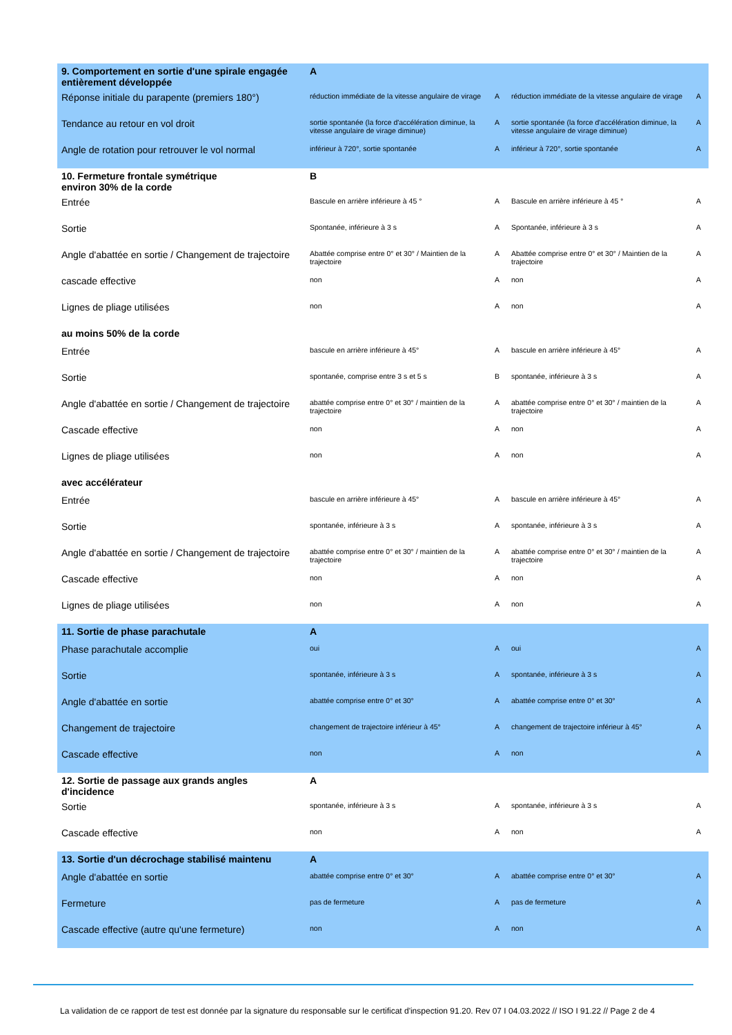| 9. Comportement en sortie d'une spirale engagée entièrement développée | A | | | |
| Réponse initiale du parapente (premiers 180°) | réduction immédiate de la vitesse angulaire de virage | A | réduction immédiate de la vitesse angulaire de virage | A |
| Tendance au retour en vol droit | sortie spontanée (la force d'accélération diminue, la vitesse angulaire de virage diminue) | A | sortie spontanée (la force d'accélération diminue, la vitesse angulaire de virage diminue) | A |
| Angle de rotation pour retrouver le vol normal | inférieur à 720°, sortie spontanée | A | inférieur à 720°, sortie spontanée | A |
| 10. Fermeture frontale symétrique environ 30% de la corde | B | | | |
| Entrée | Bascule en arrière inférieure à 45 ° | A | Bascule en arrière inférieure à 45 ° | A |
| Sortie | Spontanée, inférieure à 3 s | A | Spontanée, inférieure à 3 s | A |
| Angle d'abattée en sortie / Changement de trajectoire | Abattée comprise entre 0° et 30° / Maintien de la trajectoire | A | Abattée comprise entre 0° et 30° / Maintien de la trajectoire | A |
| cascade effective | non | A | non | A |
| Lignes de pliage utilisées | non | A | non | A |
| au moins 50% de la corde | | | | |
| Entrée | bascule en arrière inférieure à 45° | A | bascule en arrière inférieure à 45° | A |
| Sortie | spontanée, comprise entre 3 s et 5 s | B | spontanée, inférieure à 3 s | A |
| Angle d'abattée en sortie / Changement de trajectoire | abattée comprise entre 0° et 30° / maintien de la trajectoire | A | abattée comprise entre 0° et 30° / maintien de la trajectoire | A |
| Cascade effective | non | A | non | A |
| Lignes de pliage utilisées | non | A | non | A |
| avec accélérateur | | | | |
| Entrée | bascule en arrière inférieure à 45° | A | bascule en arrière inférieure à 45° | A |
| Sortie | spontanée, inférieure à 3 s | A | spontanée, inférieure à 3 s | A |
| Angle d'abattée en sortie / Changement de trajectoire | abattée comprise entre 0° et 30° / maintien de la trajectoire | A | abattée comprise entre 0° et 30° / maintien de la trajectoire | A |
| Cascade effective | non | A | non | A |
| Lignes de pliage utilisées | non | A | non | A |
| 11. Sortie de phase parachutale | A | | | |
| Phase parachutale accomplie | oui | A | oui | A |
| Sortie | spontanée, inférieure à 3 s | A | spontanée, inférieure à 3 s | A |
| Angle d'abattée en sortie | abattée comprise entre 0° et 30° | A | abattée comprise entre 0° et 30° | A |
| Changement de trajectoire | changement de trajectoire inférieur à 45° | A | changement de trajectoire inférieur à 45° | A |
| Cascade effective | non | A | non | A |
| 12. Sortie de passage aux grands angles d'incidence | A | | | |
| Sortie | spontanée, inférieure à 3 s | A | spontanée, inférieure à 3 s | A |
| Cascade effective | non | A | non | A |
| 13. Sortie d'un décrochage stabilisé maintenu | A | | | |
| Angle d'abattée en sortie | abattée comprise entre 0° et 30° | A | abattée comprise entre 0° et 30° | A |
| Fermeture | pas de fermeture | A | pas de fermeture | A |
| Cascade effective (autre qu'une fermeture) | non | A | non | A |
La validation de ce rapport de test est donnée par la signature du responsable sur le certificat d'inspection 91.20. Rev 07 I 04.03.2022 // ISO I 91.22 // Page 2 de 4